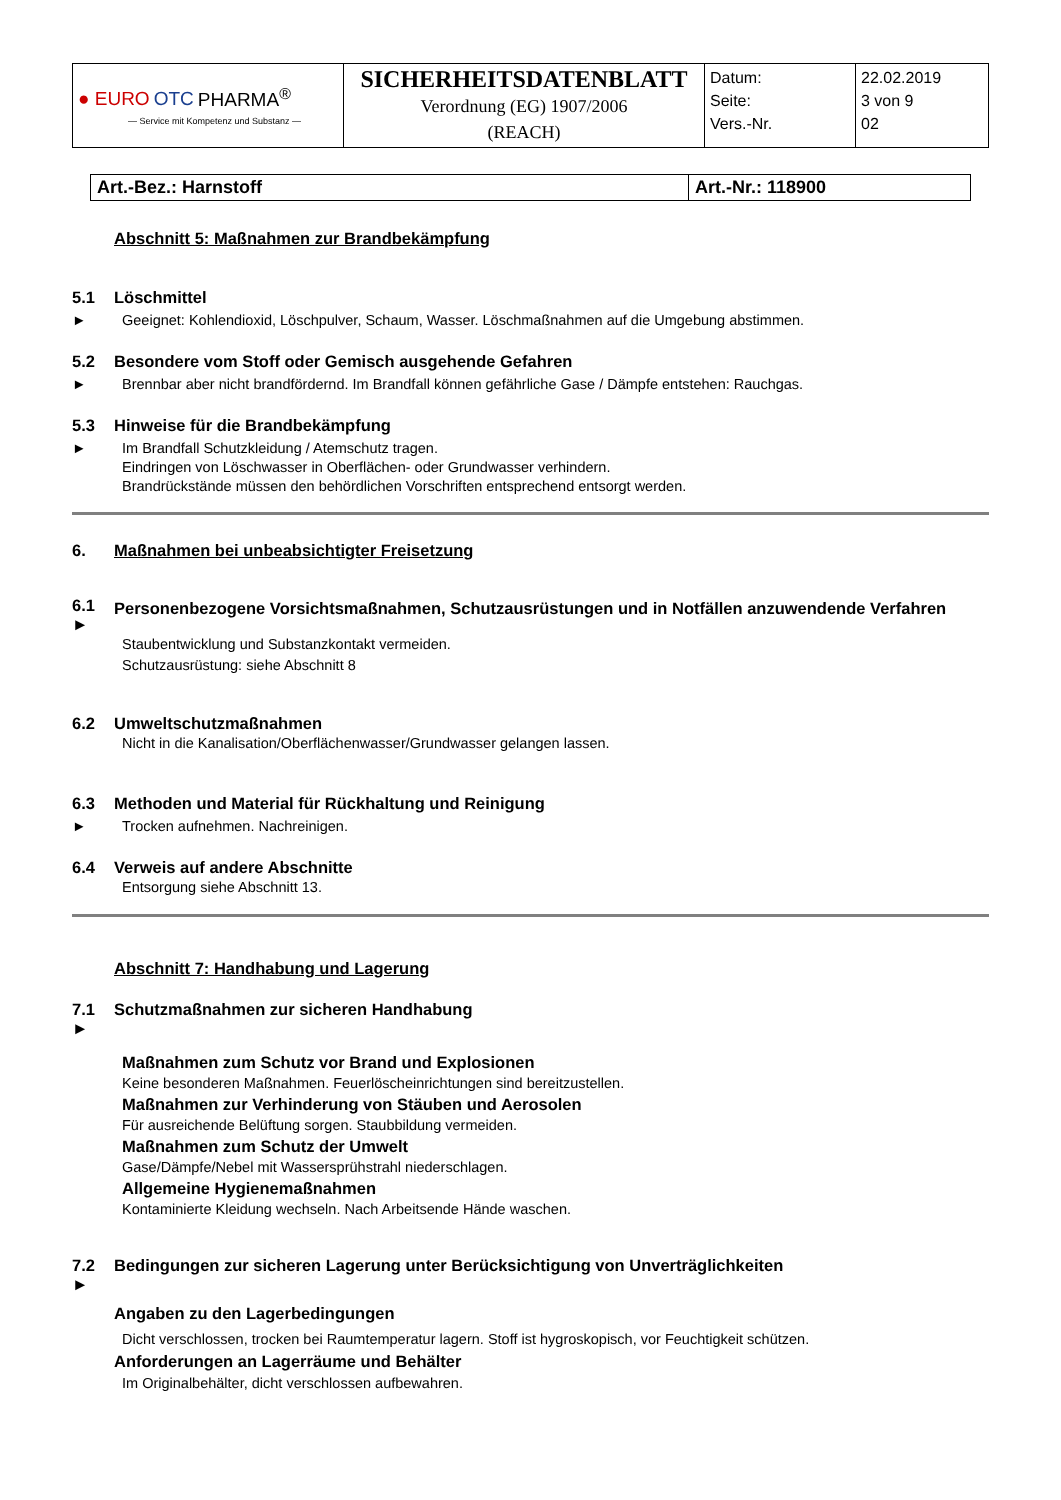| ● EURO OTC PHARMA<sup>®</sup> — Service mit Kompetenz und Substanz — | SICHERHEITSDATENBLATT Verordnung (EG) 1907/2006 (REACH) | Datum: Seite: Vers.-Nr. | 22.02.2019 3 von 9 02 |
| Art.-Bez.: Harnstoff | Art.-Nr.: 118900 |
Abschnitt 5: Maßnahmen zur Brandbekämpfung
5.1 Löschmittel
► Geeignet: Kohlendioxid, Löschpulver, Schaum, Wasser. Löschmaßnahmen auf die Umgebung abstimmen.
5.2 Besondere vom Stoff oder Gemisch ausgehende Gefahren
► Brennbar aber nicht brandfördernd. Im Brandfall können gefährliche Gase / Dämpfe entstehen: Rauchgas.
5.3 Hinweise für die Brandbekämpfung
► Im Brandfall Schutzkleidung / Atemschutz tragen.
Eindringen von Löschwasser in Oberflächen- oder Grundwasser verhindern.
Brandrückstände müssen den behördlichen Vorschriften entsprechend entsorgt werden.
6. Maßnahmen bei unbeabsichtigter Freisetzung
6.1
► Personenbezogene Vorsichtsmaßnahmen, Schutzausrüstungen und in Notfällen anzuwendende Verfahren
Staubentwicklung und Substanzkontakt vermeiden.
Schutzausrüstung: siehe Abschnitt 8
6.2 Umweltschutzmaßnahmen
Nicht in die Kanalisation/Oberflächenwasser/Grundwasser gelangen lassen.
6.3 Methoden und Material für Rückhaltung und Reinigung
► Trocken aufnehmen. Nachreinigen.
6.4 Verweis auf andere Abschnitte
Entsorgung siehe Abschnitt 13.
Abschnitt 7: Handhabung und Lagerung
7.1
► Schutzmaßnahmen zur sicheren Handhabung
Maßnahmen zum Schutz vor Brand und Explosionen
Keine besonderen Maßnahmen. Feuerlöscheinrichtungen sind bereitzustellen.
Maßnahmen zur Verhinderung von Stäuben und Aerosolen
Für ausreichende Belüftung sorgen. Staubbildung vermeiden.
Maßnahmen zum Schutz der Umwelt
Gase/Dämpfe/Nebel mit Wassersprühstrahl niederschlagen.
Allgemeine Hygienemaßnahmen
Kontaminierte Kleidung wechseln. Nach Arbeitsende Hände waschen.
7.2
► Bedingungen zur sicheren Lagerung unter Berücksichtigung von Unverträglichkeiten
Angaben zu den Lagerbedingungen
Dicht verschlossen, trocken bei Raumtemperatur lagern. Stoff ist hygroskopisch, vor Feuchtigkeit schützen.
Anforderungen an Lagerräume und Behälter
Im Originalbehälter, dicht verschlossen aufbewahren.